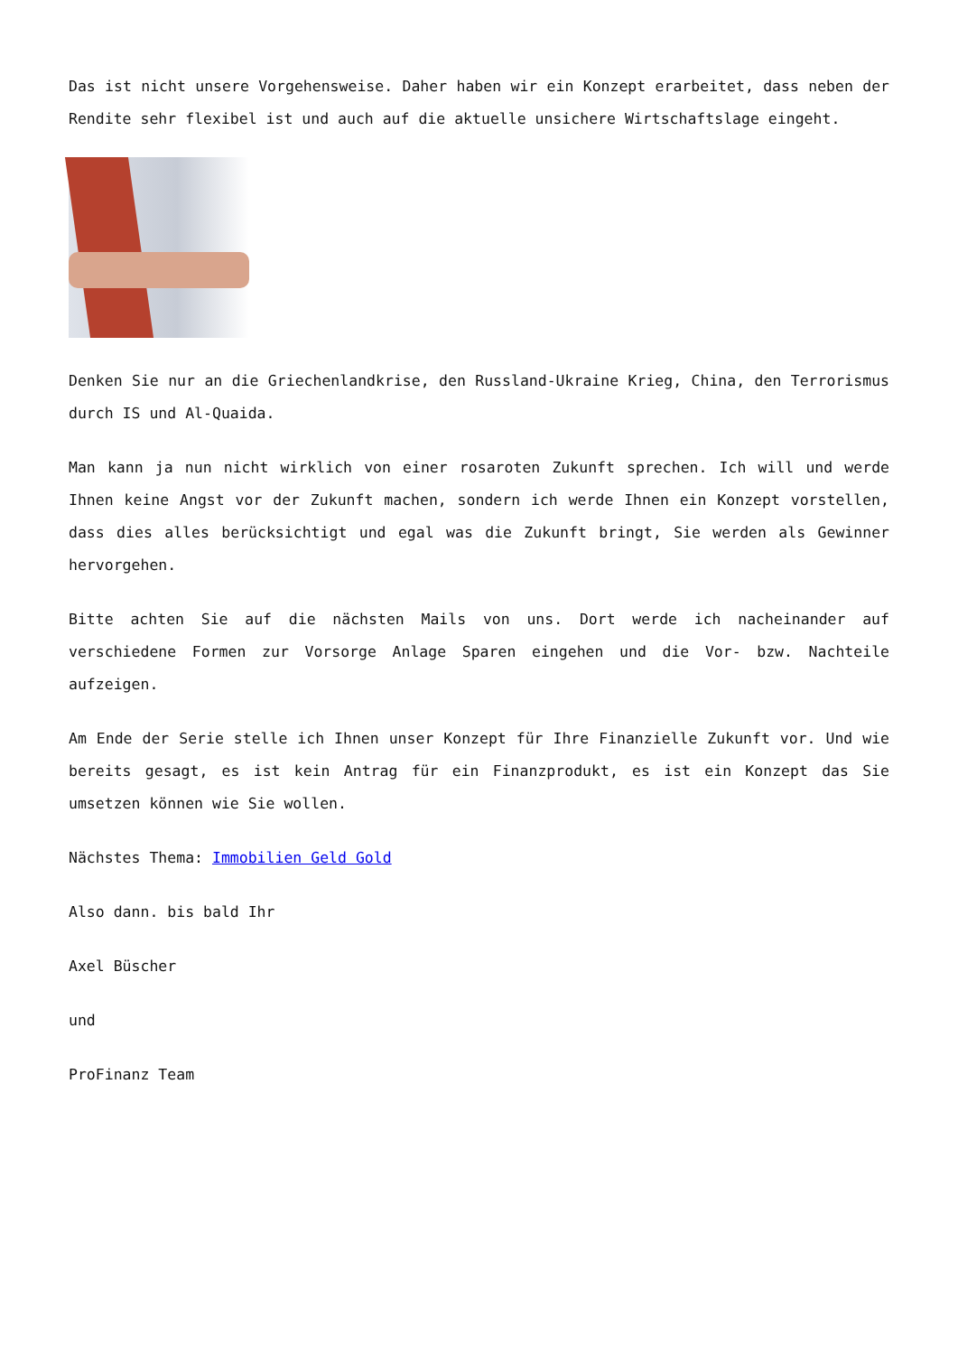Das ist nicht unsere Vorgehensweise. Daher haben wir ein Konzept erarbeitet, dass neben der Rendite sehr flexibel ist und auch auf die aktuelle unsichere Wirtschaftslage eingeht.
Denken Sie nur an die Griechenlandkrise, den Russland-Ukraine Krieg, China, den Terrorismus durch IS und Al-Quaida.
Man kann ja nun nicht wirklich von einer rosaroten Zukunft sprechen. Ich will und werde Ihnen keine Angst vor der Zukunft machen, sondern ich werde Ihnen ein Konzept vorstellen, dass dies alles berücksichtigt und egal was die Zukunft bringt, Sie werden als Gewinner hervorgehen.
Bitte achten Sie auf die nächsten Mails von uns. Dort werde ich nacheinander auf verschiedene Formen zur Vorsorge Anlage Sparen eingehen und die Vor- bzw. Nachteile aufzeigen.
Am Ende der Serie stelle ich Ihnen unser Konzept für Ihre Finanzielle Zukunft vor. Und wie bereits gesagt, es ist kein Antrag für ein Finanzprodukt, es ist ein Konzept das Sie umsetzen können wie Sie wollen.
Nächstes Thema: Immobilien Geld Gold
Also dann. bis bald Ihr
Axel Büscher
und
ProFinanz Team